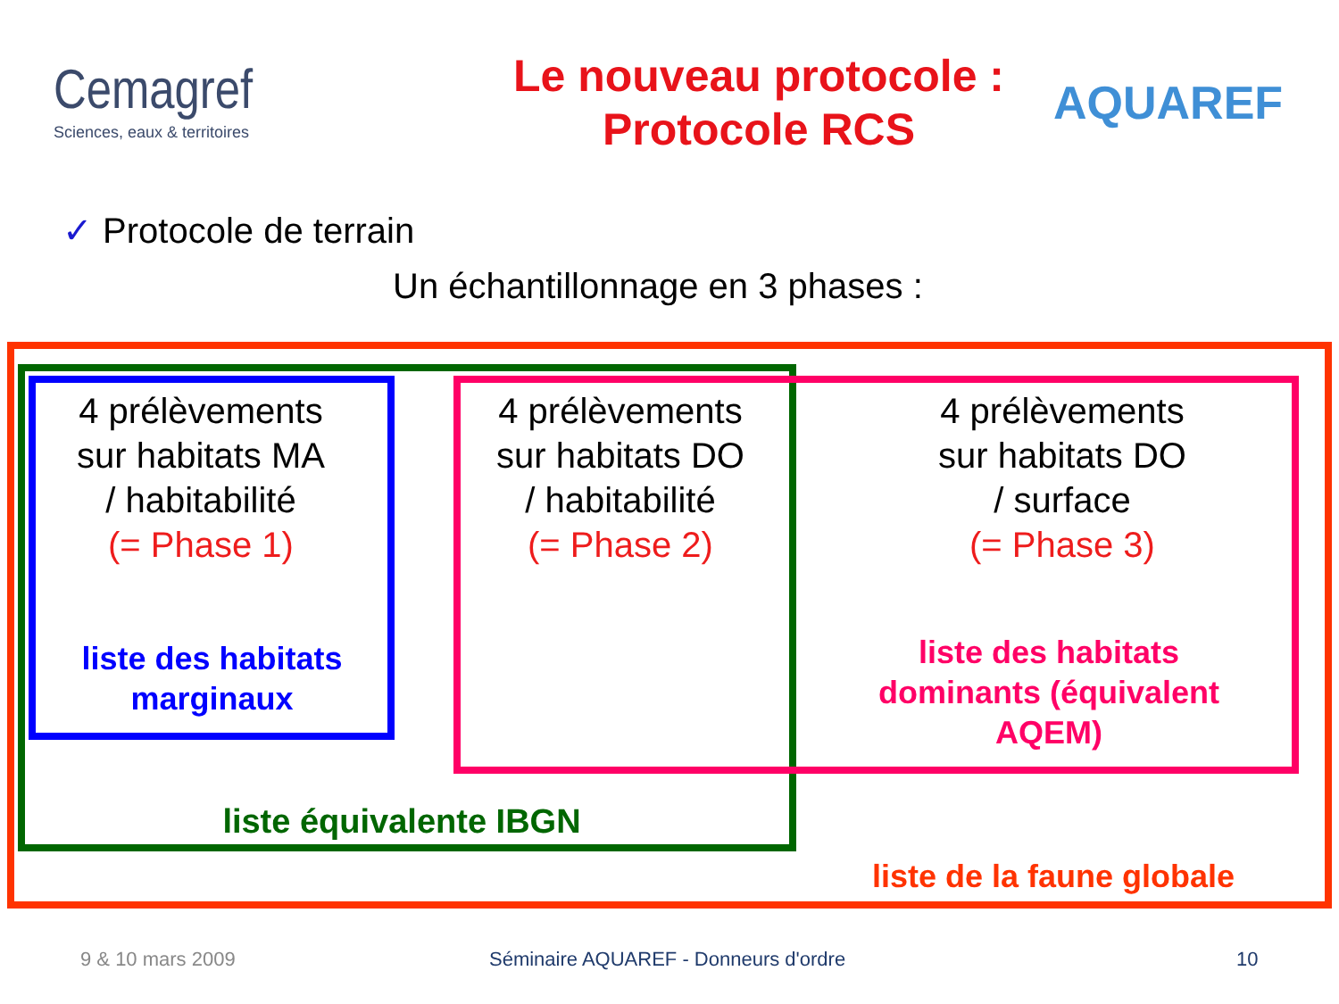Cemagref
Sciences, eaux & territoires
Le nouveau protocole :
Protocole RCS
AQUAREF
✓ Protocole de terrain
Un échantillonnage en 3 phases :
4 prélèvements
sur habitats MA
/ habitabilité
(= Phase 1)
4 prélèvements
sur habitats DO
/ habitabilité
(= Phase 2)
4 prélèvements
sur habitats DO
/ surface
(= Phase 3)
liste des habitats
marginaux
liste des habitats
dominants (équivalent
AQEM)
liste équivalente IBGN
liste de la faune globale
9 & 10 mars 2009
Séminaire AQUAREF - Donneurs d'ordre
10